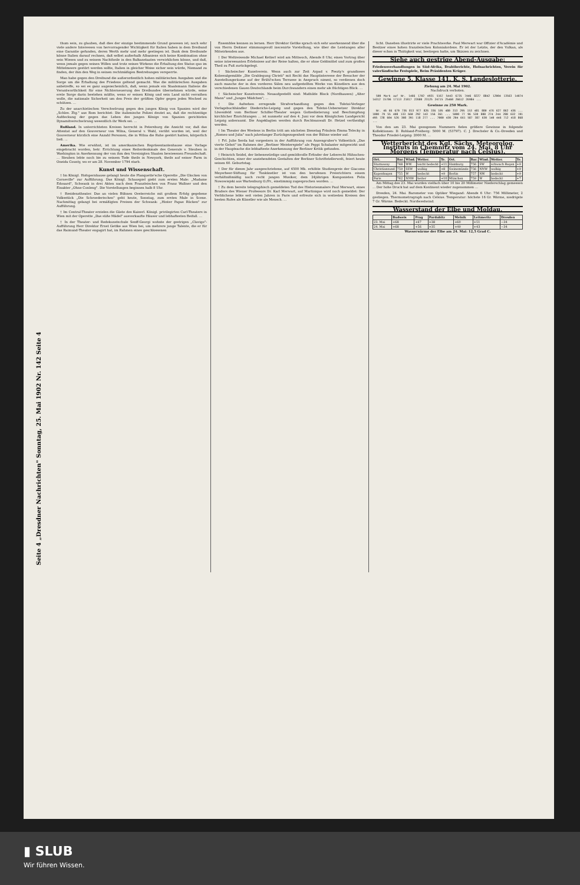Seite 4 „Dresdner Nachrichten" Sonntag, 25. Mai 1902 Nr. 142 Seite 4
thum sein, zu glauben, daß dies der einzige bestimmende Grund gewesen ist; noch sehr viele andere Interessen von hervorragender Wichtigkeit für Italien haben in dem Dreibund eine Garantie gefunden, deren Werth mehr und mehr gestiegen ist. Dank dem Dreibunde könne Italien darauf rechnen, daß selbst außerhalb Albaniens sich keine Kombination ohne sein Wissen und zu seinem Nachtheile in den Balkanstaaten verwirklichen könne, und daß, wenn jemals gegen seinen Willen und trotz seines Wirkens die Erhaltung des Status quo im Mittelmeere gestört werden sollte, Italien in gleicher Weise sicher sein würde, Niemand zu finden, der ihm den Weg in seinen rechtmäßigen Bestrebungen versperrte.
Man habe gegen den Dreibund die außerordentlich hohen militärischen Ausgaben und die Sorge um die Erhaltung des Friedens geltend gemacht. Was die militärischen Ausgaben anbetreffe, so sei es ganz augenscheinlich, daß, wenn jemals ein Staatsmann Italiens die Verantwortlichkeit für eine Nichterneuerung des Dreibundes übernehmen würde, seine erste Sorge darin bestehen müßte, wenn er seinen König und sein Land nicht verrathen wolle, die nationale Sicherheit um den Preis der größten Opfer gegen jeden Wechsel zu schützen. ...
Zu der anarchistischen Verschwörung gegen den jungen König von Spanien wird der „Schles. Ztg." aus Rom berichtet: Die italienische Polizei deutet an, daß die rechtzeitige Aufdeckung der gegen das Leben des jungen Königs von Spanien gerichteten Dynamitverschwörung wesentlich ihr Werk sei. ...
Rußland. In unterrichteten Kreisen herrscht in Petersburg die Ansicht vor, daß das Attentat auf den Gouverneur von Wilna, General v. Wahl, verübt worden ist, weil der Gouverneur kürzlich eine Anzahl Personen, die in Wilna die Ruhe gestört hatten, körperlich ließ. ...
Amerika. Wie erwähnt, ist im amerikanischen Repräsentantenhause eine Vorlage eingebracht worden, betr. Errichtung eines Reiterdenkmals des Generals v. Steuben in Washington in Anerkennung der von ihm den Vereinigten Staaten bewiesenen Freundschaft. ... Steuben lebte noch bis zu seinem Tode theils in Newyork, theils auf seiner Farm in Oneida County, wo er am 28. November 1794 starb.
Kunst und Wissenschaft.
† Im Königl. Hofopernhause gelangt heute die Planquette'sche Operette „Die Glocken von Corneville" zur Aufführung. Das Königl. Schauspiel giebt zum ersten Male: „Madame Edouard", Schwank in drei Akten nach dem Französischen von Franz Wallner und den Einakter „Ohne Conleng". Die Vorstellungen beginnen halb 8 Uhr.
† Residenztheater. Das an vielen Bühnen Oesterreichs mit großem Erfolg gegebene Volksstück „Die Schroederischen" geht heute, Sonntag, zum ersten Male in Scene. Nachmittag gelangt bei ermäßigten Preisen der Schwank: „Hinter Papas Rücken" zur Aufführung.
† Im Central-Theater erzielen die Gäste des Kaiserl. Königl. privilegirten Carl-Theaters in Wien mit der Operette „Das süße Mädel" ausverkaufte Häuser und lebhaftesten Beifall. ...
† In der Theater- und Redekunstschule Senff-Georgi wohnte der gestrigen „Clavigo"-Aufführung Herr Direktor Ernst Gettke aus Wien bei, um mehrere junge Talente, die er für das Raimund-Theater engagirt hat, im Rahmen eines geschlossenen
Ensembles kennen zu lernen. Herr Direktor Gettke sprach sich sehr anerkennend über die von Herrn Deitmer stimmungsvoll inscenirte Vorstellung, wie über die Leistungen aller Mitwirkenden aus.
† Der Weltreisende Michael Ketterl wird am Mittwoch, Abends 8 Uhr, einen Vortrag über seine interessanten Erlebnisse auf der Reise halten, die er ohne Geldmittel und zum großen Theil zu Fuß zurückgelegt.
† Sächsischer Kunstverein. Wenn auch zur Zeit Arpad v. Feszty's grandioses Kolossalgemälde „Die Grablegung Christi" mit Recht das Hauptinteresse der Besucher der Ausstellungsräume auf der Brühl'schen Terrasse in Anspruch nimmt, so verdienen doch auch manche der in den vorderen Sälen neu aufgestellten Werke von Künstlern aus den verschiedenen Gauen Deutschlands beim Durchwandern einen mehr als flüchtigen Blick. ...
† Sächsischer Kunstverein. Neuaufgestellt sind: Mathilde Block (Nordhausen) „Alter Mann" und „Junges Mädchen"; ...
† Die Aufsehen erregende Strafverhandlung gegen den Tolstoi-Verleger Verlagsbuchhändler Diederichs-Leipzig und gegen den Tolstoi-Uebersetzer Direktor Löwenfeld vom Berliner Schiller-Theater wegen Gotteslästerung und Beschimpfung kirchlicher Einrichtungen ... ist nunmehr auf den 4. Juni vor dem Königlichen Landgericht Leipzig anberaumt. Die Angeklagten werden durch Rechtsanwalt Dr. Hetzel vertheidigt werden.
† Im Theater des Westens in Berlin tritt am nächsten Dienstag Fräulein Emma Telecky in „Romeo und Julia" nach jahrelanger Zurückgezogenheit von der Bühne wieder auf.
† Frl. Julie Serda hat vorgestern in der Aufführung von Anzengruber's Volksstück „Das vierte Gebot" im Rahmen der „Berliner Meisterspiele" als Peppi Schalanter mitgewirkt und in der Hauptsache die lebhafteste Anerkennung der Berliner Kritik gefunden.
† Heinrich Seidel, der liebenswürdige und gemüthvolle Erfinder der Leberecht Hühnchen-Geschichten, einer der anziehendsten Gestalten der Berliner Schriftstellerwelt, feiert heute seinen 60. Geburtstag.
† Der für dieses Jahr ausgeschriebene, auf 4500 Mk. erhöhte Studienpreis der Giacomo Meyerbeer-Stiftung für Tonkünstler ist von den berufenen Preisrichtern einem verhältnißmäßig noch recht jungen Musiker, dem 24jährigen Komponisten Felix Nowowiejski aus Wartenburg O./Pr., einstimmig zugesprochen worden. ...
† Zu dem bereits telegraphisch gemeldeten Tod des Historienmalers Paul Merwart, eines Bruders des Wiener Professors Dr. Karl Merwart, auf Martinique wird noch gemeldet: Der Verblichene lebte seit vielen Jahren in Paris und erfreute sich in weitesten Kreisen des besten Rufes als Künstler wie als Mensch. ...
licht. Daneben illustrirte er viele Prachtwerke. Paul Merwart war Offizier d'Académie und Besitzer eines hohen französischen Kolonialordens. Er ist der Letzte, der den Vulkan, als dieser schon in Thätigkeit war, bestiegen hatte, um Skizzen zu zeichnen.
Siehe auch gestrige Abend-Ausgabe:
Friedensverhandlungen in Süd-Afrika, Drahtberichte, Hofnachrichten, Verein für vaterländische Festspiele, Beim Präsidenten Krüger.
Gewinne 5. Klasse 141. K. S. Landeslotterie.
Ziehung am 24. Mai 1902.
Nachdruck verboten.
500 Mark auf Nr. 1466 1702 4931 5167 5443 6735 7446 8227 8842 12004 13563 14074 14312 15706 17113 21017 22680 23125 24715 25460 26612 26984 ...
Gewinne zu 250 Mark.
Nr. 46 66 679 736 813 977 826 336 105 480 313 295 153 481 880 476 627 862 436 ... 1000 79 55 408 133 660 292 143 156 361 ... 5000 77 96 530 888 274 244 288 632 191 495 728 604 526 308 391 118 277 ... 7000 430 204 661 587 387 630 140 446 712 418 868 ...
Von den am 23. Mai gezogenen Nummern fielen größere Gewinne in folgende Kollektionen: D. Rohland-Freiberg: 5000 M. (53797). C. J. Drechsler & Co.-Dresden und Theodor Friedel-Leipzig: 2000 M. ...
Wetterbericht des Kgl. Sächs. Meteorolog. Instituts in Chemnitz vom 24. Mai, 8 Uhr Morgens (Temperatur nach Celsius).
| Ort. | Bar. | Wind. | Wetter. | Te. | Ort. | Bar. | Wind. | Wetter. | Te. |
| --- | --- | --- | --- | --- | --- | --- | --- | --- | --- |
| Stornoway | 748 | WW | leicht bedeckt | +11 | Hamburg | 756 | SW | schwach Regen | +9 |
| Christiansund | 759 | SSW | wolkig | +8 | Swinemünde | 756 | NNW | wolkig | +9 |
| Kopenhagen | 755 | W | bedeckt | +9 | Berlin | 757 | NW | bedeckt | +9 |
| Paris | 762 | NNW | heiter | +10 | München | 759 | W | bedeckt | +7 |
Am Mittag des 23. Mai wurden vielfach über 10 bis 20 Millimeter Niederschlag gemessen ... Der hohe Druck hat auf dem Kontinent wieder zugenommen ...
Dresden, 24. Mai. Barometer von Optiker Wiegand: Abends 6 Uhr: 756 Millimeter, 2 gestiegen. Thermometrograph nach Celsius. Temperatur: höchste 16 Gr. Wärme, niedrigste 7 Gr. Wärme. Bedeckt. Nordwestwind.
Wasserstand der Elbe und Moldau.
| | Budweis | Prag | Pardubitz | Melnik | Leitmeritz | Dresden |
| --- | --- | --- | --- | --- | --- | --- |
| 23. Mai | +68 | +67 | +38 | +60 | +51 | −34 |
| 24. Mai | +68 | +56 | +35 | +49 | +43 | −34 |
Wasserwärme der Elbe am 24. Mai: 12,5 Grad C.
▮ SLUB
Wir führen Wissen.